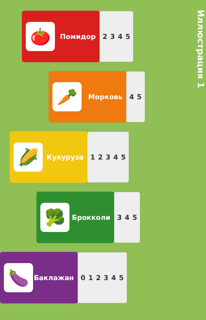🍅
Помидор
2 3 4 5
🥕
Морковь
4 5
🌽
Кукуруза
1 2 3 4 5
🥦
Брокколи
3 4 5
🍆
Баклажан
0 1 2 3 4 5
Иллюстрация 1